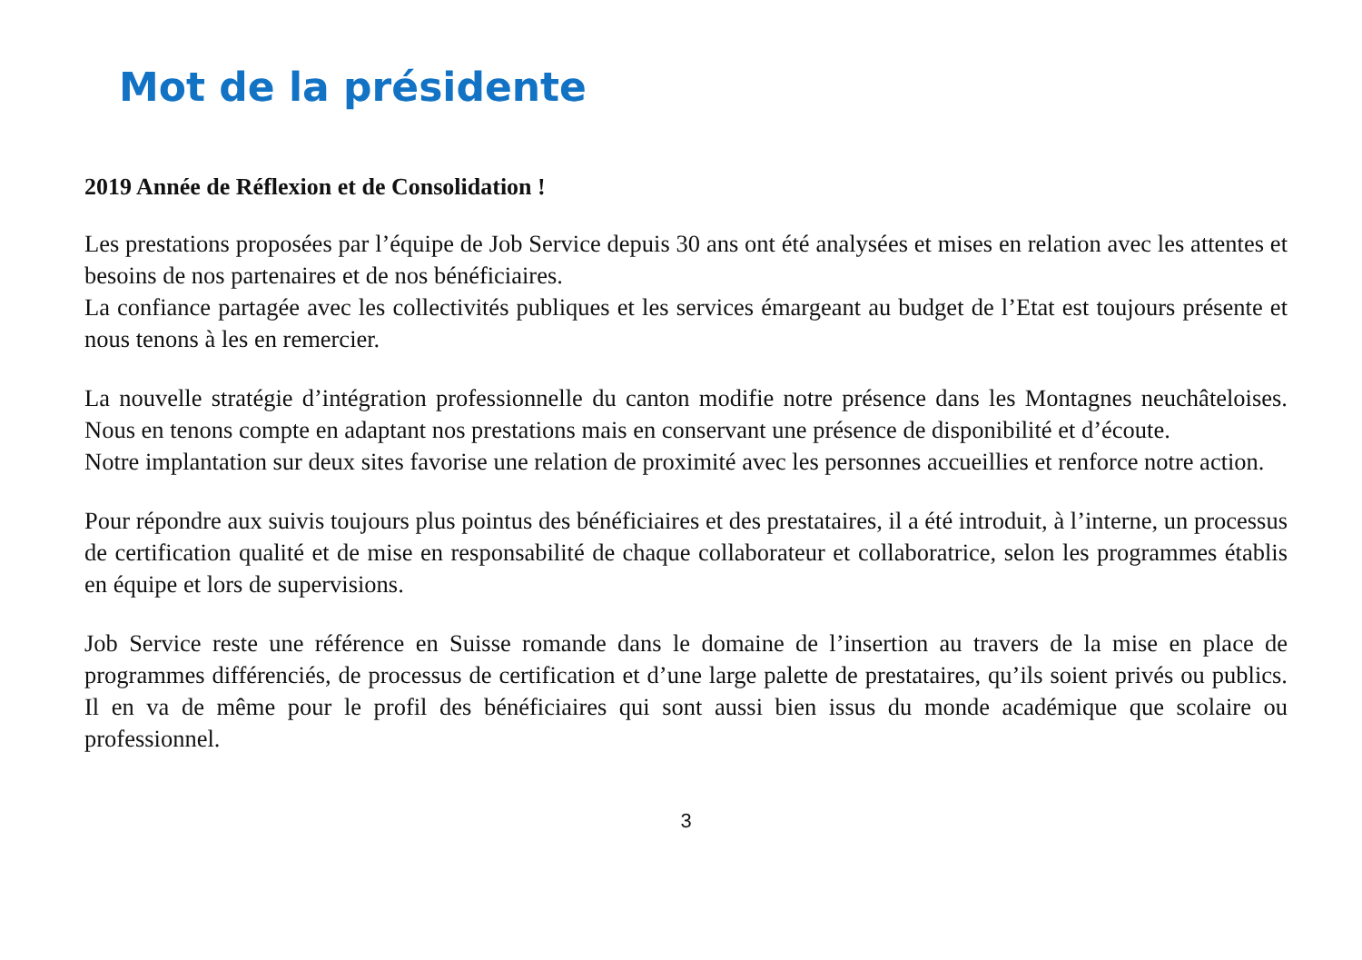Mot de la présidente
2019 Année de Réflexion et de Consolidation !
Les prestations proposées par l’équipe de Job Service depuis 30 ans ont été analysées et mises en relation avec les attentes et besoins de nos partenaires et de nos bénéficiaires.
La confiance partagée avec les collectivités publiques et les services émargeant au budget de l’Etat est toujours présente et nous tenons à les en remercier.
La nouvelle stratégie d’intégration professionnelle du canton modifie notre présence dans les Montagnes neuchâteloises. Nous en tenons compte en adaptant nos prestations mais en conservant une présence de disponibilité et d’écoute.
Notre implantation sur deux sites favorise une relation de proximité avec les personnes accueillies et renforce notre action.
Pour répondre aux suivis toujours plus pointus des bénéficiaires et des prestataires, il a été introduit, à l’interne, un processus de certification qualité et de mise en responsabilité de chaque collaborateur et collaboratrice, selon les programmes établis en équipe et lors de supervisions.
Job Service reste une référence en Suisse romande dans le domaine de l’insertion au travers de la mise en place de programmes différenciés, de processus de certification et d’une large palette de prestataires, qu’ils soient privés ou publics. Il en va de même pour le profil des bénéficiaires qui sont aussi bien issus du monde académique que scolaire ou professionnel.
3